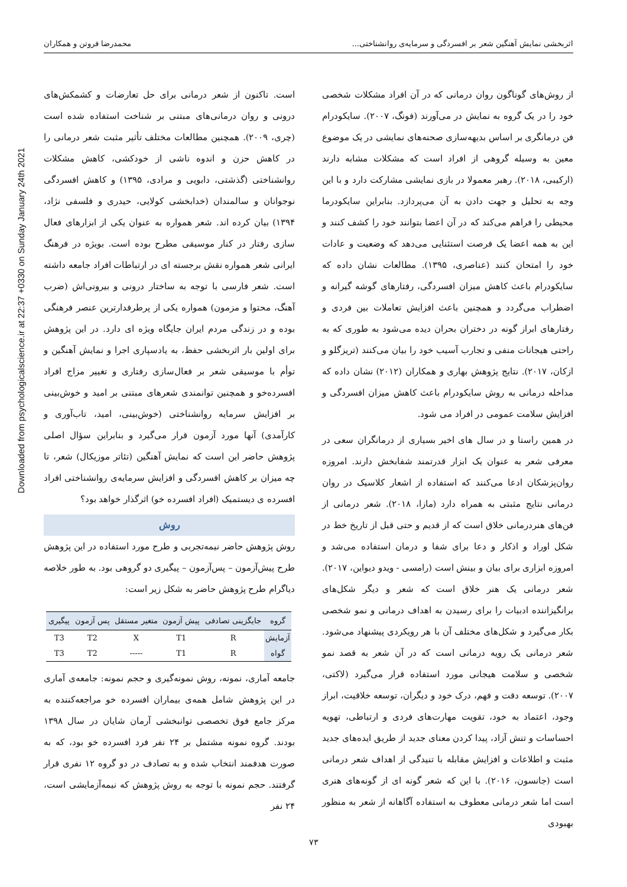اثربخشی نمایش آهنگین شعر بر افسردگی و سرمایه‌ی روانشناختی... محمدرضا فروتن و همکاران
Downloaded from psychologicalscience.ir at 22:37 +0330 on Sunday January 24th 2021
از روش‌های گوناگون روان درمانی که در آن افراد مشکلات شخصی خود را در یک گروه به نمایش در می‌آورند (فونگ، ۲۰۰۷). سایکودرام فن درمانگری بر اساس بدیهه‌سازی صحنه‌های نمایشی در یک موضوع معین به وسیله گروهی از افراد است که مشکلات مشابه دارند (ارکیبی، ۲۰۱۸). رهبر معمولا در بازی نمایشی مشارکت دارد و با این وجه به تحلیل و جهت دادن به آن می‌پردازد. بنابراین سایکودرما محیطی را فراهم می‌کند که در آن اعضا بتوانند خود را کشف کنند و این به همه اعضا یک فرصت استثنایی می‌دهد که وضعیت و عادات خود را امتحان کنند (عناصری، ۱۳۹۵). مطالعات نشان داده که سایکودرام باعث کاهش میزان افسردگی، رفتارهای گوشه گیرانه و اضطراب می‌گردد و همچنین باعث افزایش تعاملات بین فردی و رفتارهای ابراز گونه در دختران بحران دیده می‌شود به طوری که به راحتی هیجانات منفی و تجارب آسیب خود را بیان می‌کنند (تریزگلو و ازکان، ۲۰۱۷). نتایج پژوهش بهاری و همکاران (۲۰۱۲) نشان داده که مداخله درمانی به روش سایکودرام باعث کاهش میزان افسردگی و افزایش سلامت عمومی در افراد می شود.
در همین راستا و در سال های اخیر بسیاری از درمانگران سعی در معرفی شعر به عنوان یک ابزار قدرتمند شفابخش دارند. امروزه روان‌پزشکان ادعا می‌کنند که استفاده از اشعار کلاسیک در روان درمانی نتایج مثبتی به همراه دارد (مازا، ۲۰۱۸). شعر درمانی از فن‌های هنردرمانی خلاق است که از قدیم و حتی قبل از تاریخ خط در شکل اوراد و اذکار و دعا برای شفا و درمان استفاده می‌شد و امروزه ابزاری برای بیان و بینش است (رامسی - ویدو دیواین، ۲۰۱۷). شعر درمانی یک هنر خلاق است که شعر و دیگر شکل‌های برانگیزاننده ادبیات را برای رسیدن به اهداف درمانی و نمو شخصی بکار می‌گیرد و شکل‌های مختلف آن با هر رویکردی پیشنهاد می‌شود. شعر درمانی یک رویه درمانی است که در آن شعر به قصد نمو شخصی و سلامت هیجانی مورد استفاده قرار می‌گیرد (لاکتی، ۲۰۰۷). توسعه دقت و فهم، درک خود و دیگران، توسعه خلاقیت، ابراز وجود، اعتماد به خود، تقویت مهارت‌های فردی و ارتباطی، تهویه احساسات و تنش آزاد، پیدا کردن معنای جدید از طریق ایده‌های جدید مثبت و اطلاعات و افزایش مقابله با تنیدگی از اهداف شعر درمانی است (جانسون، ۲۰۱۶). با این که شعر گونه ای از گونه‌های هنری است اما شعر درمانی معطوف به استفاده آگاهانه از شعر به منظور بهبودی
است. تاکنون از شعر درمانی برای حل تعارضات و کشمکش‌های درونی و روان درمانی‌های مبتنی بر شناخت استفاده شده است (چری، ۲۰۰۹). همچنین مطالعات مختلف تأثیر مثبت شعر درمانی را در کاهش حزن و اندوه ناشی از خودکشی، کاهش مشکلات روانشناختی (گذشتی، دابویی و مرادی، ۱۳۹۵) و کاهش افسردگی نوجوانان و سالمندان (خدابخشی کولایی، حیدری و فلسفی نژاد، ۱۳۹۴) بیان کرده اند. شعر همواره به عنوان یکی از ابزارهای فعال سازی رفتار در کنار موسیقی مطرح بوده است. بویژه در فرهنگ ایرانی شعر همواره نقش برجسته ای در ارتباطات افراد جامعه داشته است. شعر فارسی با توجه به ساختار درونی و بیرونی‌اش (ضرب آهنگ، محتوا و مزمون) همواره یکی از پرطرفدارترین عنصر فرهنگی بوده و در زندگی مردم ایران جایگاه ویژه ای دارد. در این پژوهش برای اولین بار اثربخشی حفظ، به یادسپاری اجرا و نمایش آهنگین و توأم با موسیقی شعر بر فعال‌سازی رفتاری و تغییر مزاج افراد افسرده‌خو و همچنین توانمندی شعرهای مبتنی بر امید و خوش‌بینی بر افزایش سرمایه روانشناختی (خوش‌بینی، امید، تاب‌آوری و کارآمدی) آنها مورد آزمون قرار می‌گیرد و بنابراین سؤال اصلی پژوهش حاضر این است که نمایش آهنگین (تئاتر موزیکال) شعر، تا چه میزان بر کاهش افسردگی و افزایش سرمایه‌ی روانشناختی افراد افسرده ی دیستمیک (افراد افسرده خو) اثرگذار خواهد بود؟
روش
روش پژوهش حاضر نیمه‌تجربی و طرح مورد استفاده در این پژوهش طرح پیش‌آزمون – پس‌آزمون – پیگیری دو گروهی بود. به طور خلاصه دیاگرام طرح پژوهش حاضر به شکل زیر است:
| گروه | جایگزینی تصادفی | پیش آزمون | متغیر مستقل | پس آزمون | پیگیری |
| --- | --- | --- | --- | --- | --- |
| آزمایش | R | T1 | X | T2 | T3 |
| گواه | R | T1 | ----- | T2 | T3 |
جامعه آماری، نمونه، روش نمونه‌گیری و حجم نمونه: جامعه‌ی آماری در این پژوهش شامل همه‌ی بیماران افسرده خو مراجعه‌کننده به مرکز جامع فوق تخصصی توانبخشی آرمان شایان در سال ۱۳۹۸ بودند. گروه نمونه مشتمل بر ۲۴ نفر فرد افسرده خو بود، که به صورت هدفمند انتخاب شده و به تصادف در دو گروه ۱۲ نفری قرار گرفتند. حجم نمونه با توجه به روش پژوهش که نیمه‌آزمایشی است، ۲۴ نفر
۷۳